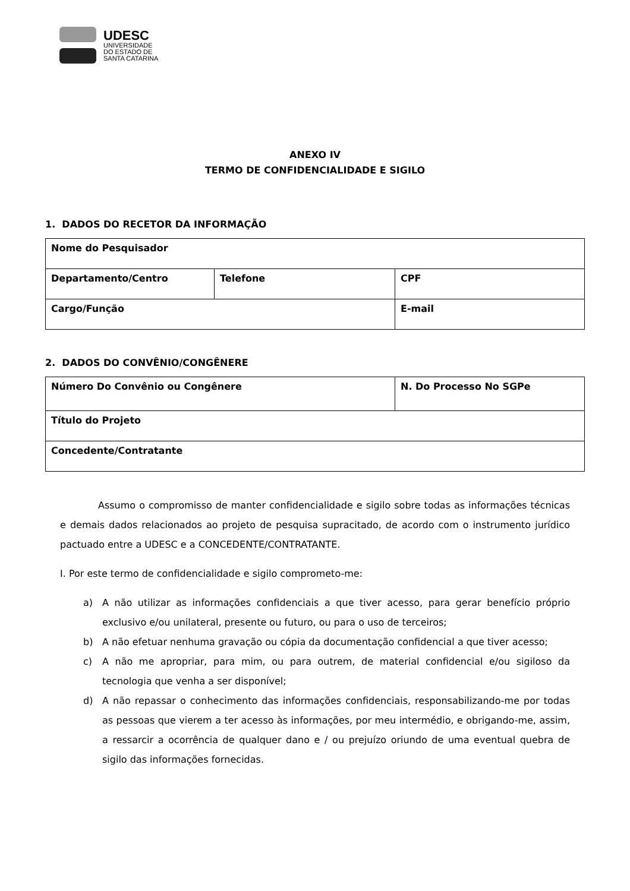UDESC
UNIVERSIDADE
DO ESTADO DE
SANTA CATARINA
ANEXO IV
TERMO DE CONFIDENCIALIDADE E SIGILO
1. DADOS DO RECETOR DA INFORMAÇÃO
| Nome do Pesquisador | | | |
| Departamento/Centro | Telefone | | CPF |
| Cargo/Função | | E-mail | |
2. DADOS DO CONVÊNIO/CONGÊNERE
| Número Do Convênio ou Congênere | N. Do Processo No SGPe |
| Título do Projeto | |
| Concedente/Contratante | |
Assumo o compromisso de manter confidencialidade e sigilo sobre todas as informações técnicas e demais dados relacionados ao projeto de pesquisa supracitado, de acordo com o instrumento jurídico pactuado entre a UDESC e a CONCEDENTE/CONTRATANTE.
I. Por este termo de confidencialidade e sigilo comprometo-me:
a) A não utilizar as informações confidenciais a que tiver acesso, para gerar benefício próprio exclusivo e/ou unilateral, presente ou futuro, ou para o uso de terceiros;
b) A não efetuar nenhuma gravação ou cópia da documentação confidencial a que tiver acesso;
c) A não me apropriar, para mim, ou para outrem, de material confidencial e/ou sigiloso da tecnologia que venha a ser disponível;
d) A não repassar o conhecimento das informações confidenciais, responsabilizando-me por todas as pessoas que vierem a ter acesso às informações, por meu intermédio, e obrigando-me, assim, a ressarcir a ocorrência de qualquer dano e / ou prejuízo oriundo de uma eventual quebra de sigilo das informações fornecidas.